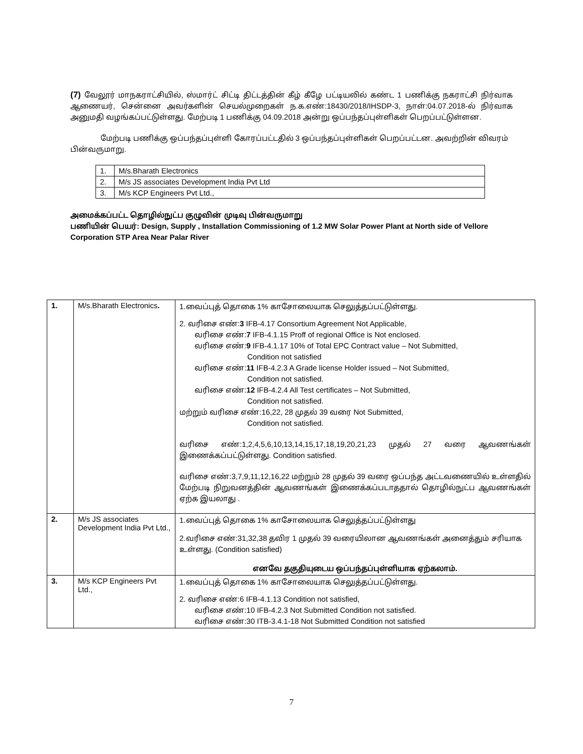(7) வேலூர் மாநகராட்சியில், ஸ்மார்ட் சிட்டி திட்டத்தின் கீழ் கீழே பட்டியலில் கண்ட 1 பணிக்கு நகராட்சி நிர்வாக ஆணையர், சென்னை அவர்களின் செயல்முறைகள் ந.க.எண்:18430/2018/IHSDP-3, நாள்:04.07.2018-ல் நிர்வாக அனுமதி வழங்கப்பட்டுள்ளது. மேற்படி 1 பணிக்கு 04.09.2018 அன்று ஒப்பந்தப்புள்ளிகள் பெறப்பட்டுள்ளன.
மேற்படி பணிக்கு ஒப்பந்தப்புள்ளி கோரப்பட்டதில் 3 ஒப்பந்தப்புள்ளிகள் பெறப்பட்டன. அவற்றின் விவரம் பின்வருமாறு.
| 1. | M/s.Bharath Electronics |
| 2. | M/s JS associates Development India Pvt Ltd |
| 3. | M/s KCP Engineers Pvt Ltd., |
அமைக்கப்பட்ட தொழில்நுட்ப குழுவின் முடிவு பின்வருமாறு
பணியின் பெயர்: Design, Supply , Installation Commissioning of 1.2 MW Solar Power Plant at North side of Vellore Corporation STP Area Near Palar River
| 1. | M/s.Bharath Electronics . | 1.வைப்புத் தொகை 1% காசோலையாக செலுத்தப்பட்டுள்ளது. 2. வரிசை எண்: 3 IFB-4.17 Consortium Agreement Not Applicable, வரிசை எண்: 7 IFB-4.1.15 Proff of regional Office is Not enclosed. வரிசை எண்: 9 IFB-4.1.17 10% of Total EPC Contract value – Not Submitted, Condition not satisfied வரிசை எண்: 11 IFB-4.2.3 A Grade license Holder issued – Not Submitted, Condition not satisfied. வரிசை எண்: 12 IFB-4.2.4 All Test certificates – Not Submitted, Condition not satisfied. மற்றும் வரிசை எண்:16,22, 28 முதல் 39 வரை Not Submitted, Condition not satisfied. வரிசை எண்:1,2,4,5,6,10,13,14,15,17,18,19,20,21,23 முதல் 27 வரை ஆவணங்கள் இணைக்கப்பட்டுள்ளது. Condition satisfied. வரிசை எண்:3,7,9,11,12,16,22 மற்றும் 28 முதல் 39 வரை ஒப்பந்த அட்டவணையில் உள்ளதில் மேற்படி நிறுவனத்தின் ஆவணங்கள் இணைக்கப்படாததால் தொழில்நுட்ப ஆவணங்கள் ஏற்க இயலாது . |
| 2. | M/s JS associates Development India Pvt Ltd., | 1.வைப்புத் தொகை 1% காசோலையாக செலுத்தப்பட்டுள்ளது 2.வரிசை எண்:31,32,38 தவிர 1 முதல் 39 வரையிலான ஆவணங்கள் அனைத்தும் சரியாக உள்ளது. (Condition satisfied) எனவே தகுதியுடைய ஒப்பந்தப்புள்ளியாக ஏற்கலாம். |
| 3. | M/s KCP Engineers Pvt Ltd., | 1.வைப்புத் தொகை 1% காசோலையாக செலுத்தப்பட்டுள்ளது. 2. வரிசை எண்:6 IFB-4.1.13 Condition not satisfied, வரிசை எண்:10 IFB-4.2.3 Not Submitted Condition not satisfied. வரிசை எண்:30 ITB-3.4.1-18 Not Submitted Condition not satisfied |
7